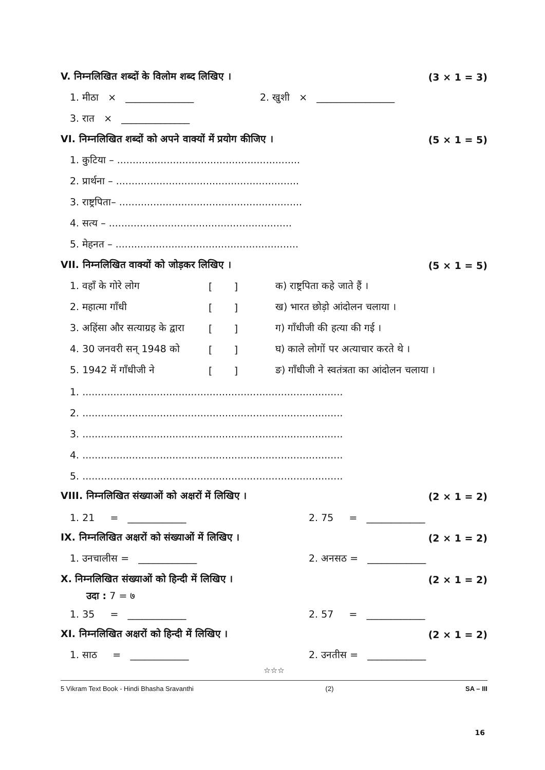V. निम्नलिखित शब्दों के विलोम शब्द लिखिए । (3 × 1 = 3)
1. मीठा × ______________ 2. खुशी × ________________
3. रात × ______________
VI. निम्नलिखित शब्दों को अपने वाक्यों में प्रयोग कीजिए । (5 × 1 = 5)
1. कुटिया – ...........................................................
2. प्रार्थना – ...........................................................
3. राष्ट्रपिता– ...........................................................
4. सत्य – ...........................................................
5. मेहनत – ...........................................................
VII. निम्नलिखित वाक्यों को जोड़कर लिखिए । (5 × 1 = 5)
1. वहाँ के गोरे लोग [ ] क) राष्ट्रपिता कहे जाते हैं ।
2. महात्मा गाँधी [ ] ख) भारत छोड़ो आंदोलन चलाया ।
3. अहिंसा और सत्याग्रह के द्वारा [ ] ग) गाँधीजी की हत्या की गई ।
4. 30 जनवरी सन् 1948 को [ ] घ) काले लोगों पर अत्याचार करते थे ।
5. 1942 में गाँधीजी ने [ ] ङ) गाँधीजी ने स्वतंत्रता का आंदोलन चलाया ।
1. ....................................................................................
2. ....................................................................................
3. ....................................................................................
4. ....................................................................................
5. ....................................................................................
VIII. निम्नलिखित संख्याओं को अक्षरों में लिखिए । (2 × 1 = 2)
1. 21 = ____________ 2. 75 = ____________
IX. निम्नलिखित अक्षरों को संख्याओं में लिखिए । (2 × 1 = 2)
1. उनचालीस = ____________ 2. अनसठ = ____________
X. निम्नलिखित संख्याओं को हिन्दी में लिखिए । (2 × 1 = 2)
उदा : 7 = ७
1. 35 = ____________ 2. 57 = ____________
XI. निम्नलिखित अक्षरों को हिन्दी में लिखिए । (2 × 1 = 2)
1. साठ = ____________ 2. उनतीस = ____________
☆☆☆
5 Vikram Text Book - Hindi Bhasha Sravanthi (2) SA – III
16